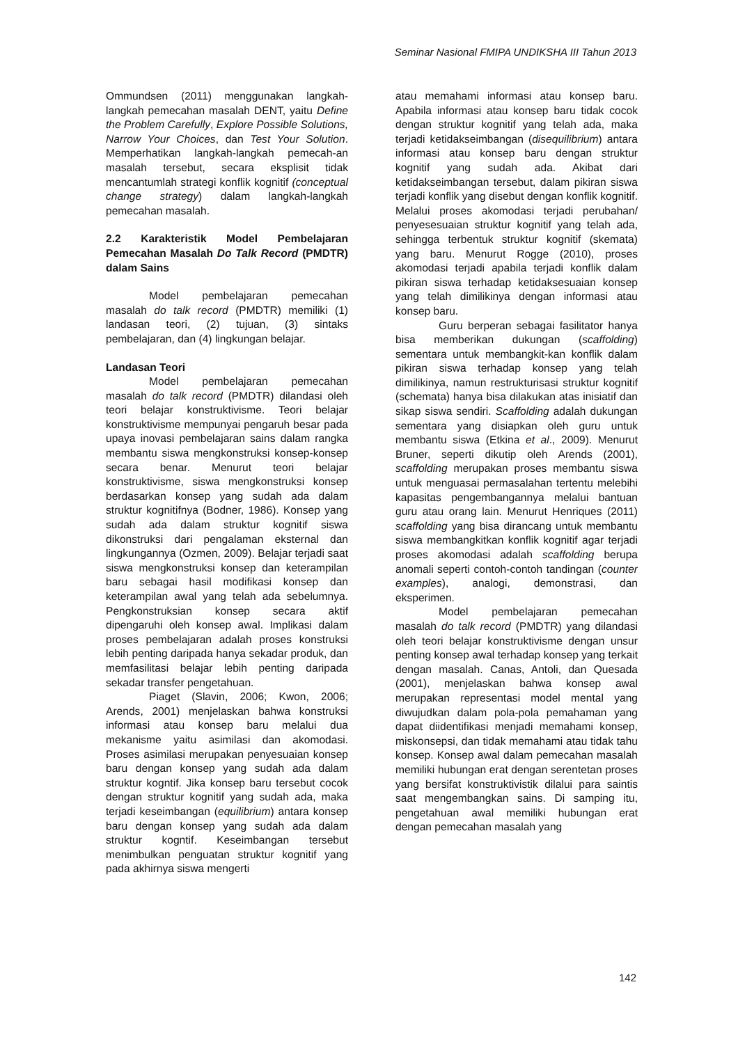Seminar Nasional FMIPA UNDIKSHA III Tahun 2013
Ommundsen (2011) menggunakan langkah-langkah pemecahan masalah DENT, yaitu Define the Problem Carefully, Explore Possible Solutions, Narrow Your Choices, dan Test Your Solution. Memperhatikan langkah-langkah pemecah-an masalah tersebut, secara eksplisit tidak mencantumlah strategi konflik kognitif (conceptual change strategy) dalam langkah-langkah pemecahan masalah.
2.2 Karakteristik Model Pembelajaran Pemecahan Masalah Do Talk Record (PMDTR) dalam Sains
Model pembelajaran pemecahan masalah do talk record (PMDTR) memiliki (1) landasan teori, (2) tujuan, (3) sintaks pembelajaran, dan (4) lingkungan belajar.
Landasan Teori
Model pembelajaran pemecahan masalah do talk record (PMDTR) dilandasi oleh teori belajar konstruktivisme. Teori belajar konstruktivisme mempunyai pengaruh besar pada upaya inovasi pembelajaran sains dalam rangka membantu siswa mengkonstruksi konsep-konsep secara benar. Menurut teori belajar konstruktivisme, siswa mengkonstruksi konsep berdasarkan konsep yang sudah ada dalam struktur kognitifnya (Bodner, 1986). Konsep yang sudah ada dalam struktur kognitif siswa dikonstruksi dari pengalaman eksternal dan lingkungannya (Ozmen, 2009). Belajar terjadi saat siswa mengkonstruksi konsep dan keterampilan baru sebagai hasil modifikasi konsep dan keterampilan awal yang telah ada sebelumnya. Pengkonstruksian konsep secara aktif dipengaruhi oleh konsep awal. Implikasi dalam proses pembelajaran adalah proses konstruksi lebih penting daripada hanya sekadar produk, dan memfasilitasi belajar lebih penting daripada sekadar transfer pengetahuan.
Piaget (Slavin, 2006; Kwon, 2006; Arends, 2001) menjelaskan bahwa konstruksi informasi atau konsep baru melalui dua mekanisme yaitu asimilasi dan akomodasi. Proses asimilasi merupakan penyesuaian konsep baru dengan konsep yang sudah ada dalam struktur kogntif. Jika konsep baru tersebut cocok dengan struktur kognitif yang sudah ada, maka terjadi keseimbangan (equilibrium) antara konsep baru dengan konsep yang sudah ada dalam struktur kogntif. Keseimbangan tersebut menimbulkan penguatan struktur kognitif yang pada akhirnya siswa mengerti
atau memahami informasi atau konsep baru. Apabila informasi atau konsep baru tidak cocok dengan struktur kognitif yang telah ada, maka terjadi ketidakseimbangan (disequilibrium) antara informasi atau konsep baru dengan struktur kognitif yang sudah ada. Akibat dari ketidakseimbangan tersebut, dalam pikiran siswa terjadi konflik yang disebut dengan konflik kognitif. Melalui proses akomodasi terjadi perubahan/ penyesesuaian struktur kognitif yang telah ada, sehingga terbentuk struktur kognitif (skemata) yang baru. Menurut Rogge (2010), proses akomodasi terjadi apabila terjadi konflik dalam pikiran siswa terhadap ketidaksesuaian konsep yang telah dimilikinya dengan informasi atau konsep baru.
Guru berperan sebagai fasilitator hanya bisa memberikan dukungan (scaffolding) sementara untuk membangkit-kan konflik dalam pikiran siswa terhadap konsep yang telah dimilikinya, namun restrukturisasi struktur kognitif (schemata) hanya bisa dilakukan atas inisiatif dan sikap siswa sendiri. Scaffolding adalah dukungan sementara yang disiapkan oleh guru untuk membantu siswa (Etkina et al., 2009). Menurut Bruner, seperti dikutip oleh Arends (2001), scaffolding merupakan proses membantu siswa untuk menguasai permasalahan tertentu melebihi kapasitas pengembangannya melalui bantuan guru atau orang lain. Menurut Henriques (2011) scaffolding yang bisa dirancang untuk membantu siswa membangkitkan konflik kognitif agar terjadi proses akomodasi adalah scaffolding berupa anomali seperti contoh-contoh tandingan (counter examples), analogi, demonstrasi, dan eksperimen.
Model pembelajaran pemecahan masalah do talk record (PMDTR) yang dilandasi oleh teori belajar konstruktivisme dengan unsur penting konsep awal terhadap konsep yang terkait dengan masalah. Canas, Antoli, dan Quesada (2001), menjelaskan bahwa konsep awal merupakan representasi model mental yang diwujudkan dalam pola-pola pemahaman yang dapat diidentifikasi menjadi memahami konsep, miskonsepsi, dan tidak memahami atau tidak tahu konsep. Konsep awal dalam pemecahan masalah memiliki hubungan erat dengan serentetan proses yang bersifat konstruktivistik dilalui para saintis saat mengembangkan sains. Di samping itu, pengetahuan awal memiliki hubungan erat dengan pemecahan masalah yang
142